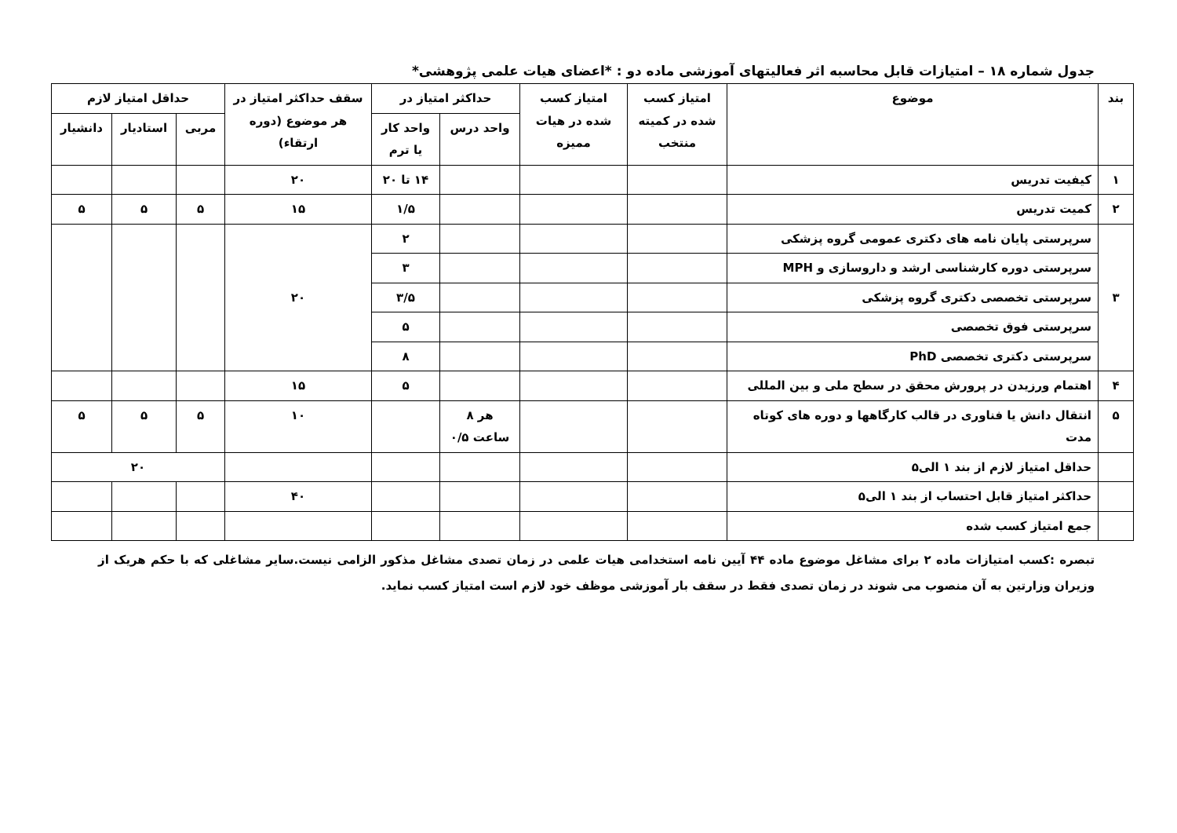جدول شماره ۱۸ – امتیازات قابل محاسبه اثر فعالیتهای آموزشی ماده دو : *اعضای هیات علمی پژوهشی*
| بند | موضوع | امتیاز کسب شده در کمیته منتخب | امتیاز کسب شده در هیات ممیزه | حداکثر امتیاز در | | سقف حداکثر امتیاز در هر موضوع (دوره ارتقاء) | حداقل امتیاز لازم | | |
| --- | --- | --- | --- | --- | --- | --- | --- | --- | --- |
| | | | | واحد درس | واحد کار یا ترم | | مربی | استادیار | دانشیار |
| ۱ | کیفیت تدریس | | | | ۱۴ تا ۲۰ | ۲۰ | | | |
| ۲ | کمیت تدریس | | | | ۱/۵ | ۱۵ | ۵ | ۵ | ۵ |
| ۳ | سرپرستی پایان نامه های دکتری عمومی گروه پزشکی | | | | ۲ | ۲۰ | | | |
| | سرپرستی دوره کارشناسی ارشد و داروسازی و MPH | | | | ۳ | | | | |
| | سرپرستی تخصصی دکتری گروه پزشکی | | | | ۳/۵ | | | | |
| | سرپرستی فوق تخصصی | | | | ۵ | | | | |
| | سرپرستی دکتری تخصصی PhD | | | | ۸ | | | | |
| ۴ | اهتمام ورزیدن در پرورش محقق در سطح ملی و بین المللی | | | | ۵ | ۱۵ | | | |
| ۵ | انتقال دانش یا فناوری در قالب کارگاهها و دوره های کوتاه مدت | | | هر ۸ ساعت ۰/۵ | | ۱۰ | ۵ | ۵ | ۵ |
| | حداقل امتیاز لازم از بند ۱ الی۵ | | | | | | ۲۰ | | |
| | حداکثر امتیاز قابل احتساب از بند ۱ الی۵ | | | | | ۴۰ | | | |
| | جمع امتیاز کسب شده | | | | | | | | |
تبصره :کسب امتیازات ماده ۲ برای مشاغل موضوع ماده ۴۴ آیین نامه استخدامی هیات علمی در زمان تصدی مشاغل مذکور الزامی نیست.سایر مشاغلی که با حکم هریک از وزیران وزارتین به آن منصوب می شوند در زمان تصدی فقط در سقف بار آموزشی موظف خود لازم است امتیاز کسب نماید.